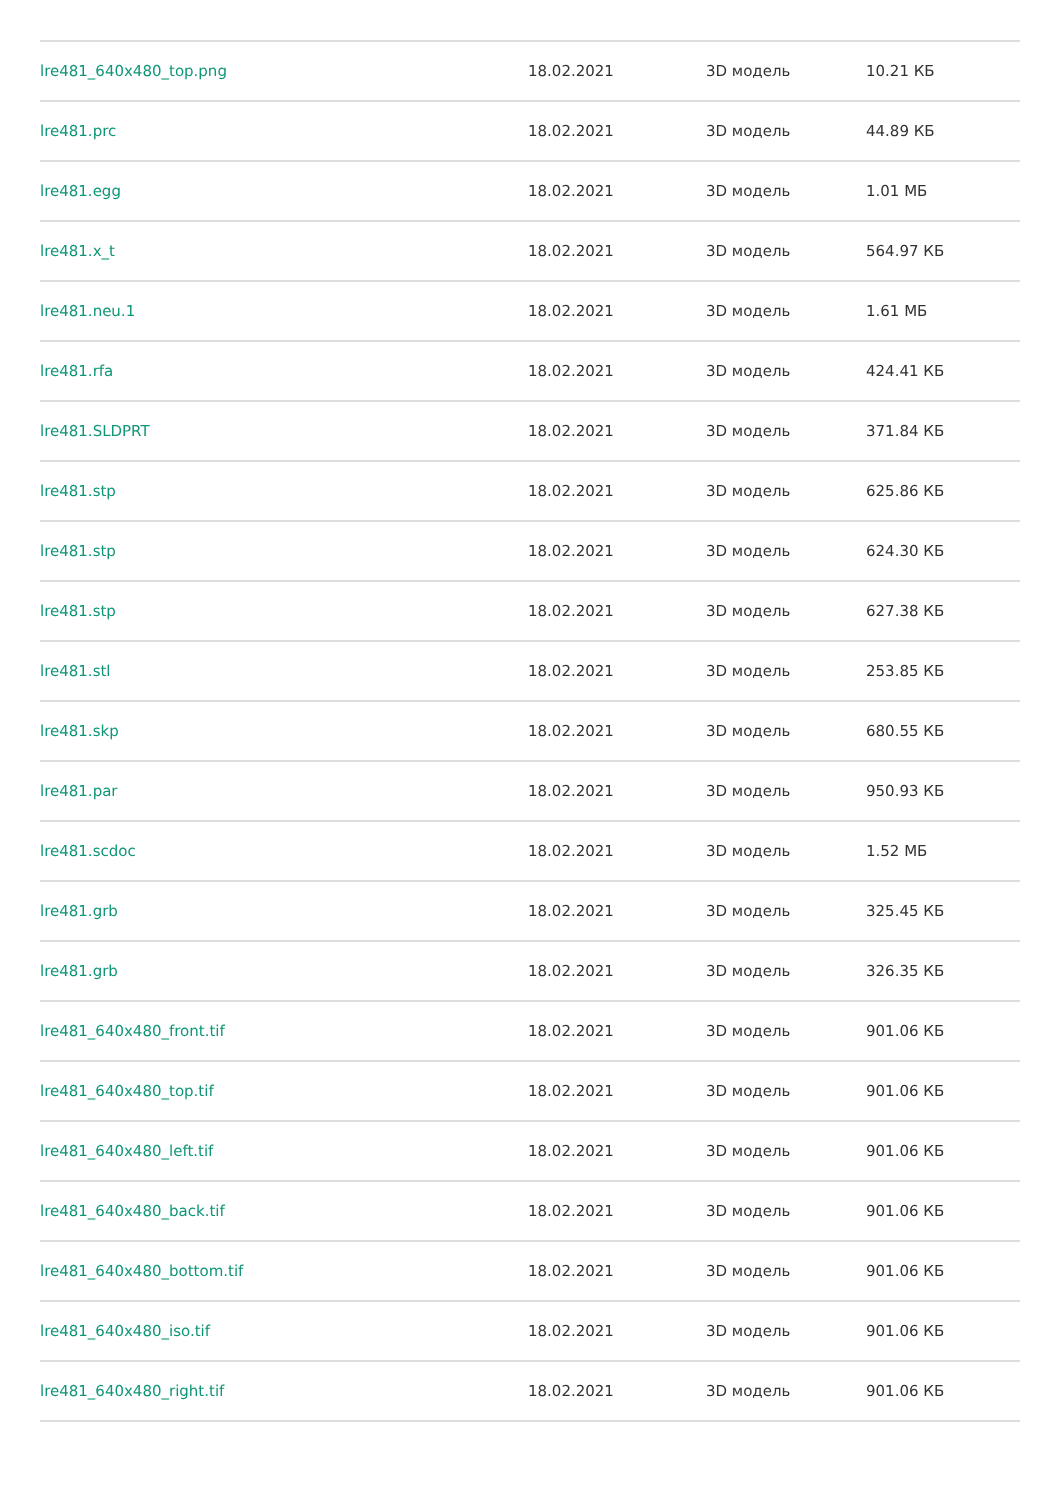| lre481_640x480_top.png | 18.02.2021 | 3D модель | 10.21 КБ |
| lre481.prc | 18.02.2021 | 3D модель | 44.89 КБ |
| lre481.egg | 18.02.2021 | 3D модель | 1.01 МБ |
| lre481.x_t | 18.02.2021 | 3D модель | 564.97 КБ |
| lre481.neu.1 | 18.02.2021 | 3D модель | 1.61 МБ |
| lre481.rfa | 18.02.2021 | 3D модель | 424.41 КБ |
| lre481.SLDPRT | 18.02.2021 | 3D модель | 371.84 КБ |
| lre481.stp | 18.02.2021 | 3D модель | 625.86 КБ |
| lre481.stp | 18.02.2021 | 3D модель | 624.30 КБ |
| lre481.stp | 18.02.2021 | 3D модель | 627.38 КБ |
| lre481.stl | 18.02.2021 | 3D модель | 253.85 КБ |
| lre481.skp | 18.02.2021 | 3D модель | 680.55 КБ |
| lre481.par | 18.02.2021 | 3D модель | 950.93 КБ |
| lre481.scdoc | 18.02.2021 | 3D модель | 1.52 МБ |
| lre481.grb | 18.02.2021 | 3D модель | 325.45 КБ |
| lre481.grb | 18.02.2021 | 3D модель | 326.35 КБ |
| lre481_640x480_front.tif | 18.02.2021 | 3D модель | 901.06 КБ |
| lre481_640x480_top.tif | 18.02.2021 | 3D модель | 901.06 КБ |
| lre481_640x480_left.tif | 18.02.2021 | 3D модель | 901.06 КБ |
| lre481_640x480_back.tif | 18.02.2021 | 3D модель | 901.06 КБ |
| lre481_640x480_bottom.tif | 18.02.2021 | 3D модель | 901.06 КБ |
| lre481_640x480_iso.tif | 18.02.2021 | 3D модель | 901.06 КБ |
| lre481_640x480_right.tif | 18.02.2021 | 3D модель | 901.06 КБ |